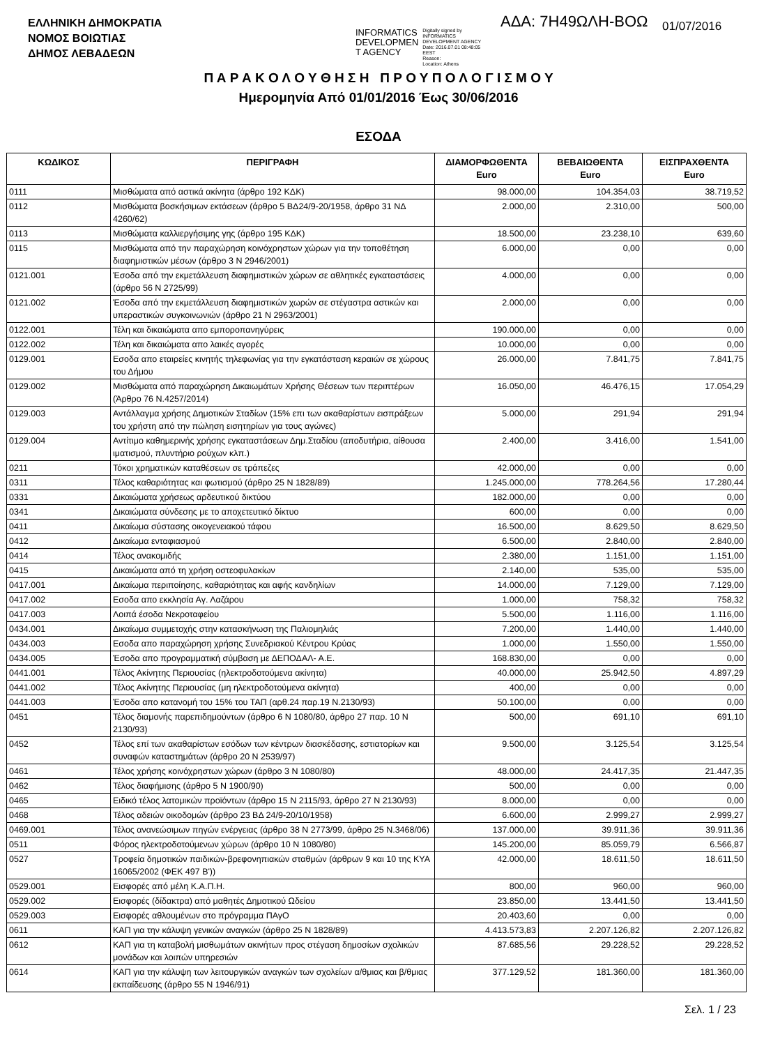ΕΛΛΗΝΙΚΗ ΔΗΜΟΚΡΑΤΙΑ
ΝΟΜΟΣ ΒΟΙΩΤΙΑΣ
ΔΗΜΟΣ ΛΕΒΑΔΕΩΝ
INFORMATICS
DEVELOPMEN
T AGENCY
Digitally signed by
INFORMATICS
DEVELOPMENT AGENCY
Date: 2016.07.01 08:48:05
EEST
Reason:
Location: Athens
ΑΔΑ: 7Η49ΩΛΗ-ΒΟΩ 01/07/2016
Π Α Ρ Α Κ Ο Λ Ο Υ Θ Η Σ Η Π Ρ Ο Υ Π Ο Λ Ο Γ Ι Σ Μ Ο Υ
Ημερομηνία Από 01/01/2016 Έως 30/06/2016
ΕΣΟΔΑ
| ΚΩΔΙΚΟΣ | ΠΕΡΙΓΡΑΦΗ | ΔΙΑΜΟΡΦΩΘΕΝΤΑ Euro | ΒΕΒΑΙΩΘΕΝΤΑ Euro | ΕΙΣΠΡΑΧΘΕΝΤΑ Euro |
| --- | --- | --- | --- | --- |
| 0111 | Μισθώματα από αστικά ακίνητα (άρθρο 192 ΚΔΚ) | 98.000,00 | 104.354,03 | 38.719,52 |
| 0112 | Μισθώματα βοσκήσιμων εκτάσεων (άρθρο 5 ΒΔ24/9-20/1958, άρθρο 31 ΝΔ 4260/62) | 2.000,00 | 2.310,00 | 500,00 |
| 0113 | Μισθώματα καλλιεργήσιμης γης (άρθρο 195 ΚΔΚ) | 18.500,00 | 23.238,10 | 639,60 |
| 0115 | Μισθώματα από την παραχώρηση κοινόχρηστων χώρων για την τοποθέτηση διαφημιστικών μέσων (άρθρο 3 Ν 2946/2001) | 6.000,00 | 0,00 | 0,00 |
| 0121.001 | Έσοδα από την εκμετάλλευση διαφημιστικών χώρων σε αθλητικές εγκαταστάσεις (άρθρο 56 Ν 2725/99) | 4.000,00 | 0,00 | 0,00 |
| 0121.002 | Έσοδα από την εκμετάλλευση διαφημιστικών χωρών σε στέγαστρα αστικών και υπεραστικών συγκοινωνιών (άρθρο 21 Ν 2963/2001) | 2.000,00 | 0,00 | 0,00 |
| 0122.001 | Τέλη και δικαιώματα απο εμποροπανηγύρεις | 190.000,00 | 0,00 | 0,00 |
| 0122.002 | Τέλη και δικαιώματα απο λαικές αγορές | 10.000,00 | 0,00 | 0,00 |
| 0129.001 | Εσοδα απο εταιρείες κινητής τηλεφωνίας για την εγκατάσταση κεραιών σε χώρους του Δήμου | 26.000,00 | 7.841,75 | 7.841,75 |
| 0129.002 | Μισθώματα από παραχώρηση Δικαιωμάτων Χρήσης Θέσεων των περιπτέρων (Άρθρο 76 Ν.4257/2014) | 16.050,00 | 46.476,15 | 17.054,29 |
| 0129.003 | Αντάλλαγμα χρήσης Δημοτικών Σταδίων (15% επι των ακαθαρίστων εισπράξεων του χρήστη από την πώληση εισητηρίων για τους αγώνες) | 5.000,00 | 291,94 | 291,94 |
| 0129.004 | Αντίτιμο καθημερινής χρήσης εγκαταστάσεων Δημ.Σταδίου (αποδυτήρια, αίθουσα ιματισμού, πλυντήριο ρούχων κλπ.) | 2.400,00 | 3.416,00 | 1.541,00 |
| 0211 | Τόκοι χρηματικών καταθέσεων σε τράπεζες | 42.000,00 | 0,00 | 0,00 |
| 0311 | Τέλος καθαριότητας και φωτισμού (άρθρο 25 Ν 1828/89) | 1.245.000,00 | 778.264,56 | 17.280,44 |
| 0331 | Δικαιώματα χρήσεως αρδευτικού δικτύου | 182.000,00 | 0,00 | 0,00 |
| 0341 | Δικαιώματα σύνδεσης με το αποχετευτικό δίκτυο | 600,00 | 0,00 | 0,00 |
| 0411 | Δικαίωμα σύστασης οικογενειακού τάφου | 16.500,00 | 8.629,50 | 8.629,50 |
| 0412 | Δικαίωμα ενταφιασμού | 6.500,00 | 2.840,00 | 2.840,00 |
| 0414 | Τέλος ανακομιδής | 2.380,00 | 1.151,00 | 1.151,00 |
| 0415 | Δικαιώματα από τη χρήση οστεοφυλακίων | 2.140,00 | 535,00 | 535,00 |
| 0417.001 | Δικαίωμα περιποίησης, καθαριότητας και αφής κανδηλίων | 14.000,00 | 7.129,00 | 7.129,00 |
| 0417.002 | Εσοδα απο εκκλησία Αγ. Λαζάρου | 1.000,00 | 758,32 | 758,32 |
| 0417.003 | Λοιπά έσοδα Νεκροταφείου | 5.500,00 | 1.116,00 | 1.116,00 |
| 0434.001 | Δικαίωμα συμμετοχής στην κατασκήνωση της Παλιομηλιάς | 7.200,00 | 1.440,00 | 1.440,00 |
| 0434.003 | Εσοδα απο παραχώρηση χρήσης Συνεδριακού Κέντρου Κρύας | 1.000,00 | 1.550,00 | 1.550,00 |
| 0434.005 | Έσοδα απο προγραμματική σύμβαση με ΔΕΠΟΔΑΛ- Α.Ε. | 168.830,00 | 0,00 | 0,00 |
| 0441.001 | Τέλος Ακίνητης Περιουσίας (ηλεκτροδοτούμενα ακίνητα) | 40.000,00 | 25.942,50 | 4.897,29 |
| 0441.002 | Τέλος Ακίνητης Περιουσίας (μη ηλεκτροδοτούμενα ακίνητα) | 400,00 | 0,00 | 0,00 |
| 0441.003 | Έσοδα απο κατανομή του 15% του ΤΑΠ (αρθ.24 παρ.19 Ν.2130/93) | 50.100,00 | 0,00 | 0,00 |
| 0451 | Τέλος διαμονής παρεπιδημούντων (άρθρο 6 Ν 1080/80, άρθρο 27 παρ. 10 Ν 2130/93) | 500,00 | 691,10 | 691,10 |
| 0452 | Τέλος επί των ακαθαρίστων εσόδων των κέντρων διασκέδασης, εστιατορίων και συναφών καταστημάτων (άρθρο 20 Ν 2539/97) | 9.500,00 | 3.125,54 | 3.125,54 |
| 0461 | Τέλος χρήσης κοινόχρηστων χώρων (άρθρο 3 Ν 1080/80) | 48.000,00 | 24.417,35 | 21.447,35 |
| 0462 | Τέλος διαφήμισης (άρθρο 5 Ν 1900/90) | 500,00 | 0,00 | 0,00 |
| 0465 | Ειδικό τέλος λατομικών προϊόντων (άρθρο 15 Ν 2115/93, άρθρο 27 Ν 2130/93) | 8.000,00 | 0,00 | 0,00 |
| 0468 | Τέλος αδειών οικοδομών (άρθρο 23 ΒΔ 24/9-20/10/1958) | 6.600,00 | 2.999,27 | 2.999,27 |
| 0469.001 | Τέλος ανανεώσιμων πηγών ενέργειας (άρθρο 38 Ν 2773/99, άρθρο 25 Ν.3468/06) | 137.000,00 | 39.911,36 | 39.911,36 |
| 0511 | Φόρος ηλεκτροδοτούμενων χώρων (άρθρο 10 Ν 1080/80) | 145.200,00 | 85.059,79 | 6.566,87 |
| 0527 | Τροφεία δημοτικών παιδικών-βρεφονηπιακών σταθμών (άρθρων 9 και 10 της ΚΥΑ 16065/2002 (ΦΕΚ 497 Β')) | 42.000,00 | 18.611,50 | 18.611,50 |
| 0529.001 | Εισφορές από μέλη Κ.Α.Π.Η. | 800,00 | 960,00 | 960,00 |
| 0529.002 | Εισφορές (δίδακτρα) από μαθητές Δημοτικού Ωδείου | 23.850,00 | 13.441,50 | 13.441,50 |
| 0529.003 | Εισφορές αθλουμένων στο πρόγραμμα ΠΑγΟ | 20.403,60 | 0,00 | 0,00 |
| 0611 | ΚΑΠ για την κάλυψη γενικών αναγκών (άρθρο 25 Ν 1828/89) | 4.413.573,83 | 2.207.126,82 | 2.207.126,82 |
| 0612 | ΚΑΠ για τη καταβολή μισθωμάτων ακινήτων προς στέγαση δημοσίων σχολικών μονάδων και λοιπών υπηρεσιών | 87.685,56 | 29.228,52 | 29.228,52 |
| 0614 | ΚΑΠ για την κάλυψη των λειτουργικών αναγκών των σχολείων α/θμιας και β/θμιας εκπαίδευσης (άρθρο 55 Ν 1946/91) | 377.129,52 | 181.360,00 | 181.360,00 |
Σελ. 1 / 23